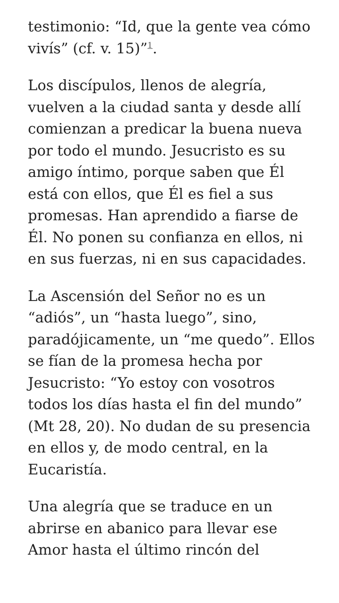testimonio: “Id, que la gente vea cómo vivís” (cf. v. 15)”<sup>1</sup>.
Los discípulos, llenos de alegría, vuelven a la ciudad santa y desde allí comienzan a predicar la buena nueva por todo el mundo. Jesucristo es su amigo íntimo, porque saben que Él está con ellos, que Él es fiel a sus promesas. Han aprendido a fiarse de Él. No ponen su confianza en ellos, ni en sus fuerzas, ni en sus capacidades.
La Ascensión del Señor no es un “adiós”, un “hasta luego”, sino, paradójicamente, un “me quedo”. Ellos se fían de la promesa hecha por Jesucristo: “Yo estoy con vosotros todos los días hasta el fin del mundo” (Mt 28, 20). No dudan de su presencia en ellos y, de modo central, en la Eucaristía.
Una alegría que se traduce en un abrirse en abanico para llevar ese Amor hasta el último rincón del